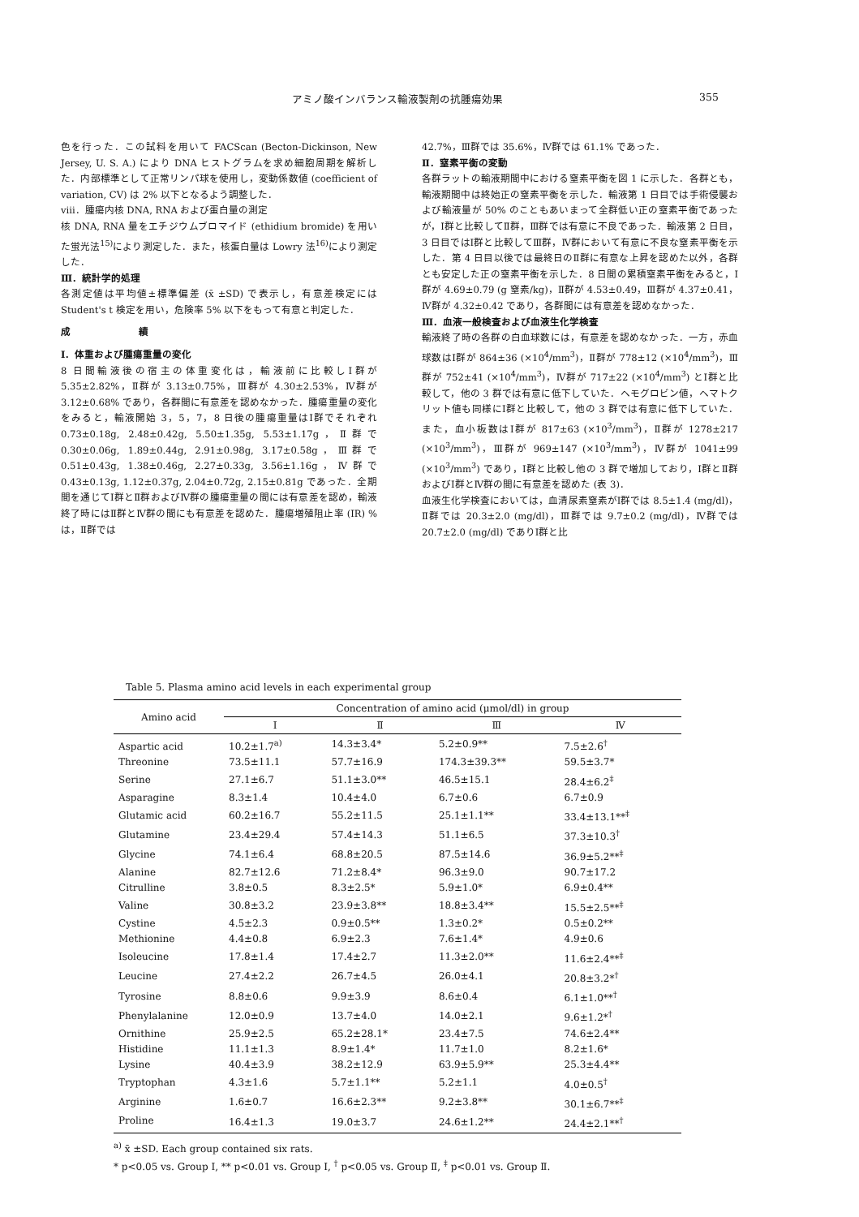アミノ酸インバランス輸液製剤の抗腫瘍効果 355
色を行った．この試料を用いて FACScan (Becton-Dickinson, New Jersey, U. S. A.) により DNA ヒストグラムを求め細胞周期を解析した．内部標準として正常リンパ球を使用し，変動係数値 (coefficient of variation, CV) は 2% 以下となるよう調整した．
viii．腫瘍内核 DNA, RNA および蛋白量の測定
核 DNA, RNA 量をエチジウムブロマイド (ethidium bromide) を用いた蛍光法<sup>15)</sup>により測定した．また，核蛋白量は Lowry 法<sup>16)</sup>により測定した．
Ⅲ．統計学的処理
各測定値は平均値±標準偏差 (x̄ ±SD) で表示し，有意差検定には Student's t 検定を用い，危険率 5% 以下をもって有意と判定した．
成 績
Ⅰ．体重および腫瘍重量の変化
8 日間輸液後の宿主の体重変化は，輸液前に比較しⅠ群が 5.35±2.82%，Ⅱ群が 3.13±0.75%，Ⅲ群が 4.30±2.53%，Ⅳ群が 3.12±0.68% であり，各群間に有意差を認めなかった．腫瘍重量の変化をみると，輸液開始 3，5，7，8 日後の腫瘍重量はⅠ群でそれぞれ 0.73±0.18g, 2.48±0.42g, 5.50±1.35g, 5.53±1.17g，Ⅱ群で 0.30±0.06g, 1.89±0.44g, 2.91±0.98g, 3.17±0.58g，Ⅲ群で 0.51±0.43g, 1.38±0.46g, 2.27±0.33g, 3.56±1.16g，Ⅳ群で 0.43±0.13g, 1.12±0.37g, 2.04±0.72g, 2.15±0.81g であった．全期間を通じてⅠ群とⅡ群およびⅣ群の腫瘍重量の間には有意差を認め，輸液終了時にはⅡ群とⅣ群の間にも有意差を認めた．腫瘍増殖阻止率 (IR) % は，Ⅱ群では
42.7%，Ⅲ群では 35.6%，Ⅳ群では 61.1% であった．
Ⅱ．窒素平衡の変動
各群ラットの輸液期間中における窒素平衡を図 1 に示した．各群とも，輸液期間中は終始正の窒素平衡を示した．輸液第 1 日目では手術侵襲および輸液量が 50% のこともあいまって全群低い正の窒素平衡であったが，Ⅰ群と比較してⅡ群，Ⅲ群では有意に不良であった．輸液第 2 日目，3 日目ではⅠ群と比較してⅢ群，Ⅳ群において有意に不良な窒素平衡を示した．第 4 日目以後では最終日のⅡ群に有意な上昇を認めた以外，各群とも安定した正の窒素平衡を示した．8 日間の累積窒素平衡をみると，Ⅰ群が 4.69±0.79 (g 窒素/kg)，Ⅱ群が 4.53±0.49，Ⅲ群が 4.37±0.41，Ⅳ群が 4.32±0.42 であり，各群間には有意差を認めなかった．
Ⅲ．血液一般検査および血液生化学検査
輸液終了時の各群の白血球数には，有意差を認めなかった．一方，赤血球数はⅠ群が 864±36 (×10<sup>4</sup>/mm<sup>3</sup>)，Ⅱ群が 778±12 (×10<sup>4</sup>/mm<sup>3</sup>)，Ⅲ群が 752±41 (×10<sup>4</sup>/mm<sup>3</sup>)，Ⅳ群が 717±22 (×10<sup>4</sup>/mm<sup>3</sup>) とⅠ群と比較して，他の 3 群では有意に低下していた．ヘモグロビン値，ヘマトクリット値も同様にⅠ群と比較して，他の 3 群では有意に低下していた．また，血小板数はⅠ群が 817±63 (×10<sup>3</sup>/mm<sup>3</sup>)，Ⅱ群が 1278±217 (×10<sup>3</sup>/mm<sup>3</sup>)，Ⅲ群が 969±147 (×10<sup>3</sup>/mm<sup>3</sup>)，Ⅳ群が 1041±99 (×10<sup>3</sup>/mm<sup>3</sup>) であり，Ⅰ群と比較し他の 3 群で増加しており，Ⅰ群とⅡ群およびⅠ群とⅣ群の間に有意差を認めた (表 3)．
血液生化学検査においては，血清尿素窒素がⅠ群では 8.5±1.4 (mg/dl)，Ⅱ群では 20.3±2.0 (mg/dl)，Ⅲ群では 9.7±0.2 (mg/dl)，Ⅳ群では 20.7±2.0 (mg/dl) でありⅠ群と比
Table 5. Plasma amino acid levels in each experimental group
| Amino acid | Concentration of amino acid (μmol/dl) in group | | | |
| --- | --- | --- | --- | --- |
| | Ⅰ | Ⅱ | Ⅲ | Ⅳ |
| Aspartic acid | 10.2±1.7<sup>a)</sup> | 14.3±3.4* | 5.2±0.9** | 7.5±2.6<sup>†</sup> |
| Threonine | 73.5±11.1 | 57.7±16.9 | 174.3±39.3** | 59.5±3.7* |
| Serine | 27.1±6.7 | 51.1±3.0** | 46.5±15.1 | 28.4±6.2<sup>‡</sup> |
| Asparagine | 8.3±1.4 | 10.4±4.0 | 6.7±0.6 | 6.7±0.9 |
| Glutamic acid | 60.2±16.7 | 55.2±11.5 | 25.1±1.1** | 33.4±13.1**<sup>‡</sup> |
| Glutamine | 23.4±29.4 | 57.4±14.3 | 51.1±6.5 | 37.3±10.3<sup>†</sup> |
| Glycine | 74.1±6.4 | 68.8±20.5 | 87.5±14.6 | 36.9±5.2**<sup>‡</sup> |
| Alanine | 82.7±12.6 | 71.2±8.4* | 96.3±9.0 | 90.7±17.2 |
| Citrulline | 3.8±0.5 | 8.3±2.5* | 5.9±1.0* | 6.9±0.4** |
| Valine | 30.8±3.2 | 23.9±3.8** | 18.8±3.4** | 15.5±2.5**<sup>‡</sup> |
| Cystine | 4.5±2.3 | 0.9±0.5** | 1.3±0.2* | 0.5±0.2** |
| Methionine | 4.4±0.8 | 6.9±2.3 | 7.6±1.4* | 4.9±0.6 |
| Isoleucine | 17.8±1.4 | 17.4±2.7 | 11.3±2.0** | 11.6±2.4**<sup>‡</sup> |
| Leucine | 27.4±2.2 | 26.7±4.5 | 26.0±4.1 | 20.8±3.2*<sup>†</sup> |
| Tyrosine | 8.8±0.6 | 9.9±3.9 | 8.6±0.4 | 6.1±1.0**<sup>†</sup> |
| Phenylalanine | 12.0±0.9 | 13.7±4.0 | 14.0±2.1 | 9.6±1.2*<sup>†</sup> |
| Ornithine | 25.9±2.5 | 65.2±28.1* | 23.4±7.5 | 74.6±2.4** |
| Histidine | 11.1±1.3 | 8.9±1.4* | 11.7±1.0 | 8.2±1.6* |
| Lysine | 40.4±3.9 | 38.2±12.9 | 63.9±5.9** | 25.3±4.4** |
| Tryptophan | 4.3±1.6 | 5.7±1.1** | 5.2±1.1 | 4.0±0.5<sup>†</sup> |
| Arginine | 1.6±0.7 | 16.6±2.3** | 9.2±3.8** | 30.1±6.7**<sup>‡</sup> |
| Proline | 16.4±1.3 | 19.0±3.7 | 24.6±1.2** | 24.4±2.1**<sup>†</sup> |
<sup>a)</sup> x̄ ±SD. Each group contained six rats.
* p<0.05 vs. Group Ⅰ, ** p<0.01 vs. Group Ⅰ, <sup>†</sup> p<0.05 vs. Group Ⅱ, <sup>‡</sup> p<0.01 vs. Group Ⅱ.